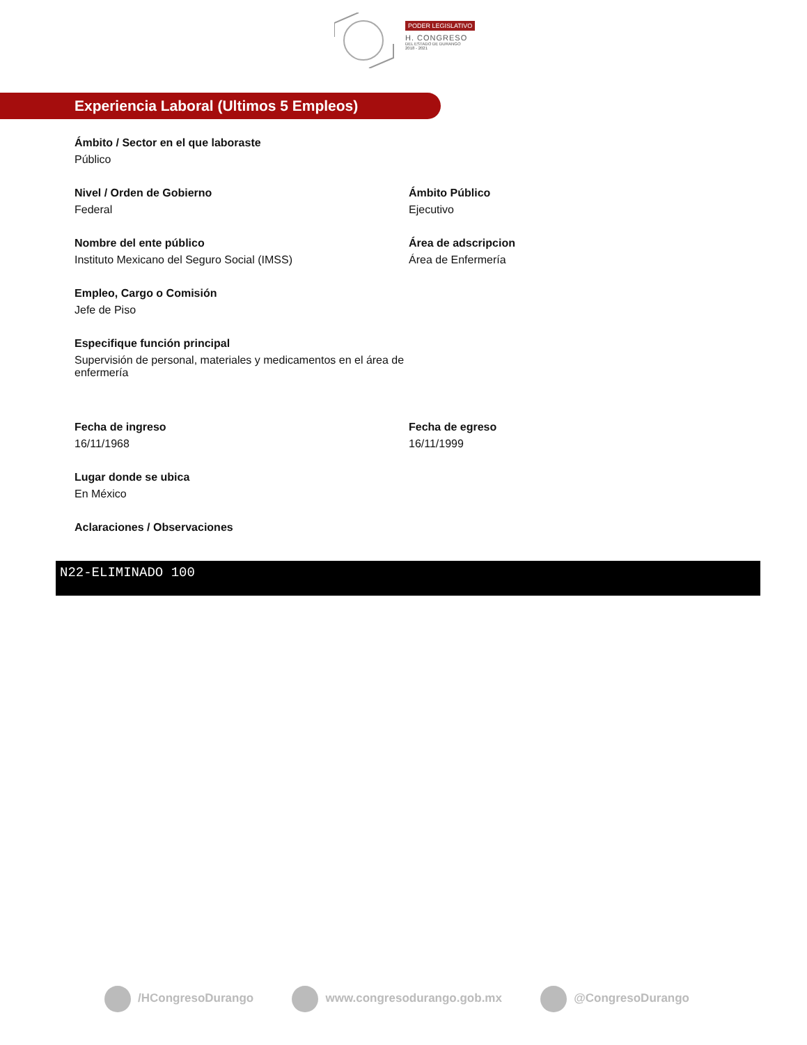PODER LEGISLATIVO
H. CONGRESO
DEL ESTADO DE DURANGO
2018 - 2021
Experiencia Laboral (Ultimos 5 Empleos)
Ámbito / Sector en el que laboraste
Público
Nivel / Orden de Gobierno
Federal
Ámbito Público
Ejecutivo
Nombre del ente público
Instituto Mexicano del Seguro Social (IMSS)
Área de adscripcion
Área de Enfermería
Empleo, Cargo o Comisión
Jefe de Piso
Especifique función principal
Supervisión de personal, materiales y medicamentos en el área de enfermería
Fecha de ingreso
16/11/1968
Fecha de egreso
16/11/1999
Lugar donde se ubica
En México
Aclaraciones / Observaciones
N22-ELIMINADO 100
/HCongresoDurango www.congresodurango.gob.mx @CongresoDurango